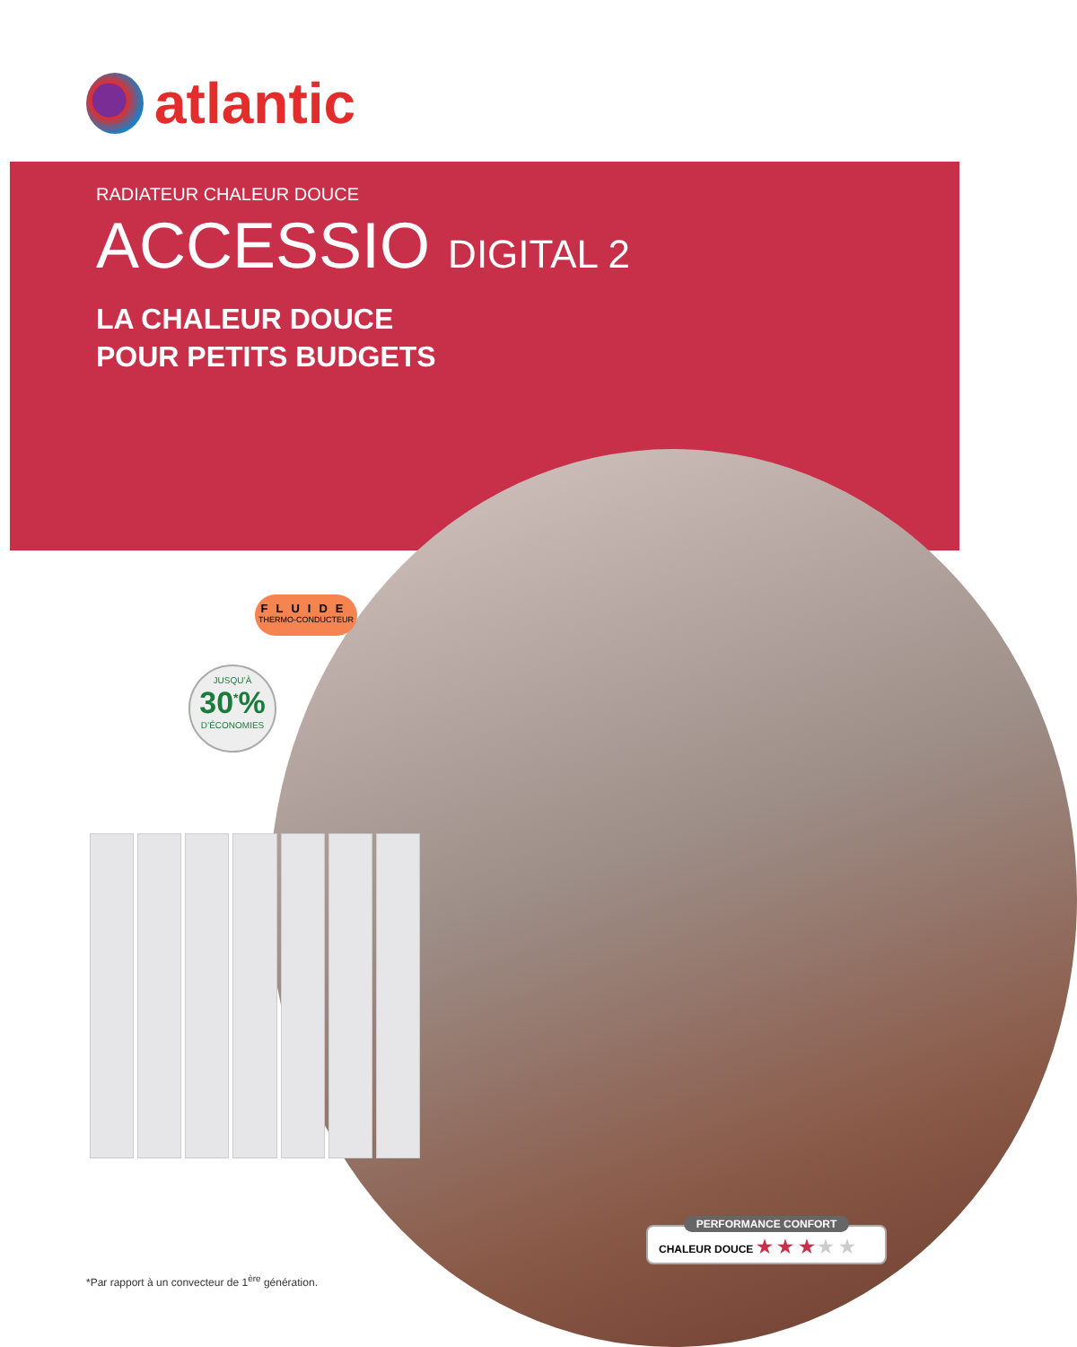atlantic
RADIATEUR CHALEUR DOUCE
ACCESSIO DIGITAL 2
LA CHALEUR DOUCE
POUR PETITS BUDGETS
FLUIDE
THERMO-CONDUCTEUR
JUSQU’À
30<sup>*</sup>%
D’ÉCONOMIES
PERFORMANCE CONFORT
CHALEUR DOUCE ★ ★ ★ ★ ★
*Par rapport à un convecteur de 1<sup>ère</sup> génération.